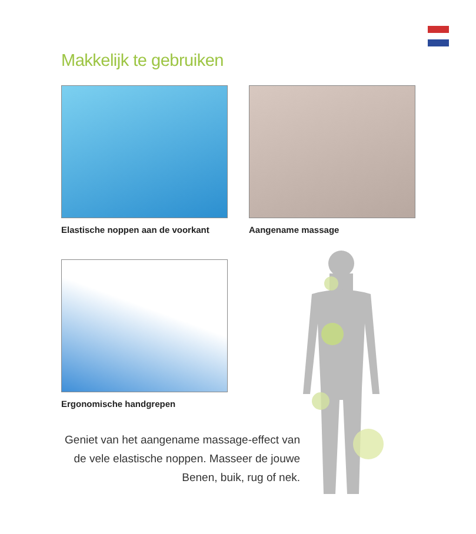Makkelijk te gebruiken
Elastische noppen aan de voorkant
Aangename massage
Ergonomische handgrepen
Geniet van het aangename massage-effect van de vele elastische noppen. Masseer de jouwe Benen, buik, rug of nek.